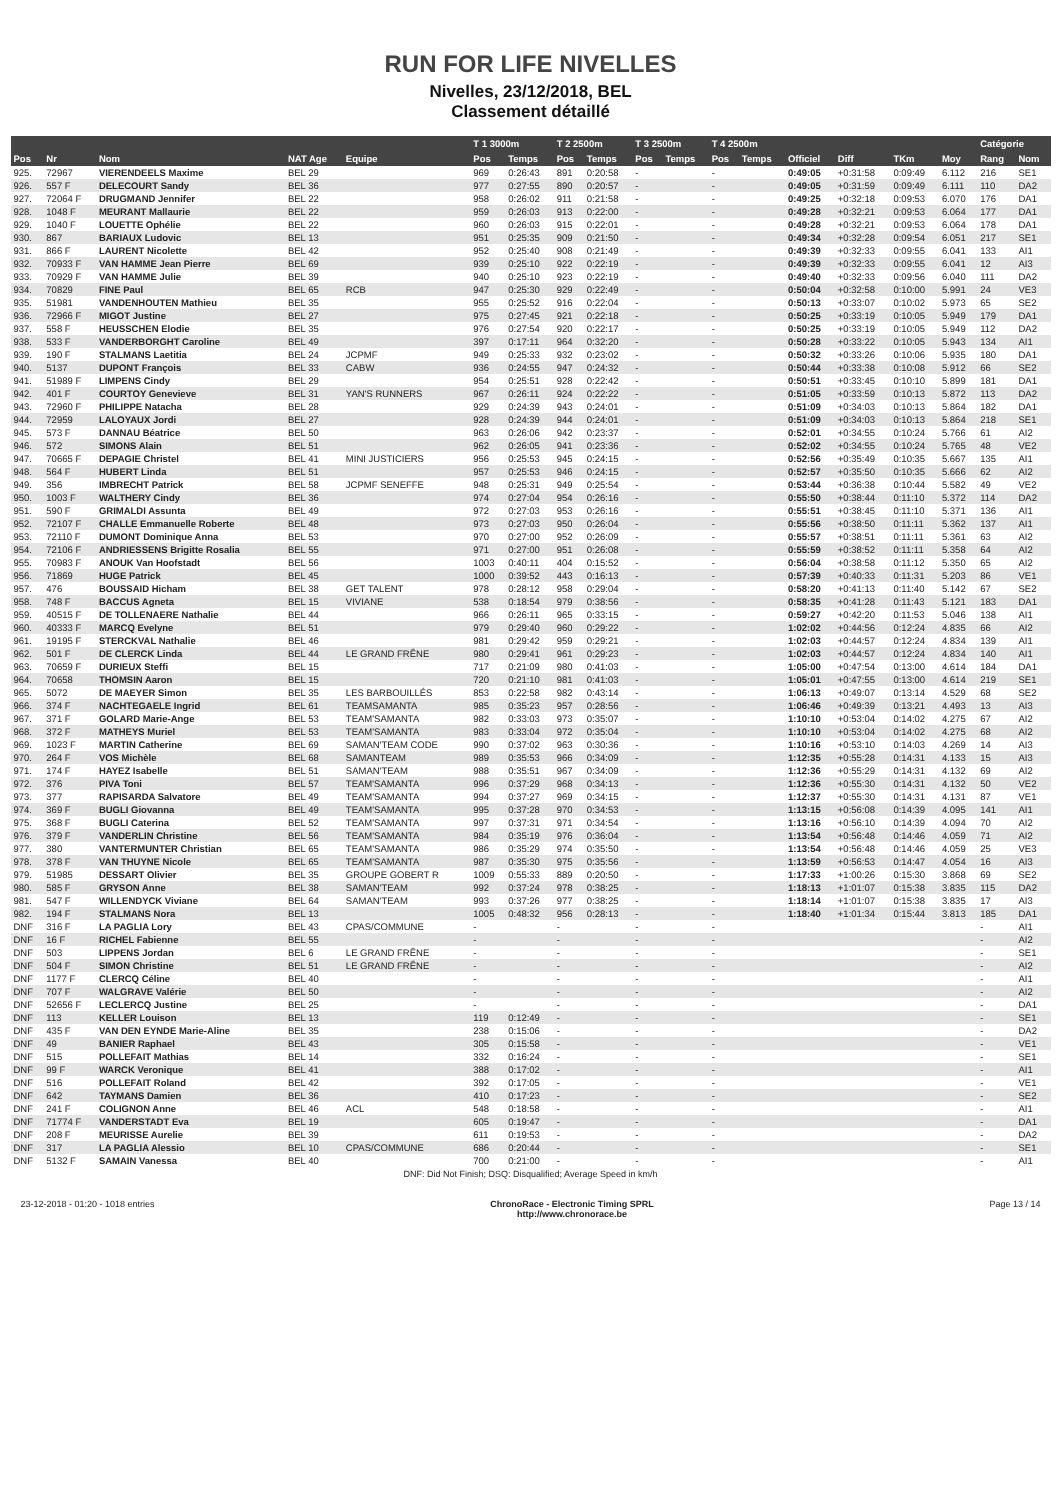RUN FOR LIFE NIVELLES
Nivelles, 23/12/2018, BEL
Classement détaillé
| | | | | | T 1 3000m | | T 2 2500m | | T 3 2500m | | T 4 2500m | | | | | | Catégorie | |
| --- | --- | --- | --- | --- | --- | --- | --- | --- | --- | --- | --- | --- | --- | --- | --- | --- | --- | --- |
| Pos | Nr | Nom | NAT Age | Equipe | Pos | Temps | Pos | Temps | Pos | Temps | Pos | Temps | Officiel | Diff | TKm | Moy | Rang | Nom |
| 925. | 72967 | VIERENDEELS Maxime | BEL 29 | | 969 | 0:26:43 | 891 | 0:20:58 | - | | - | | 0:49:05 | +0:31:58 | 0:09:49 | 6.112 | 216 | SE1 |
| 926. | 557 F | DELECOURT Sandy | BEL 36 | | 977 | 0:27:55 | 890 | 0:20:57 | - | | - | | 0:49:05 | +0:31:59 | 0:09:49 | 6.111 | 110 | DA2 |
| 927. | 72064 F | DRUGMAND Jennifer | BEL 22 | | 958 | 0:26:02 | 911 | 0:21:58 | - | | - | | 0:49:25 | +0:32:18 | 0:09:53 | 6.070 | 176 | DA1 |
| 928. | 1048 F | MEURANT Mallaurie | BEL 22 | | 959 | 0:26:03 | 913 | 0:22:00 | - | | - | | 0:49:28 | +0:32:21 | 0:09:53 | 6.064 | 177 | DA1 |
| 929. | 1040 F | LOUETTE Ophélie | BEL 22 | | 960 | 0:26:03 | 915 | 0:22:01 | - | | - | | 0:49:28 | +0:32:21 | 0:09:53 | 6.064 | 178 | DA1 |
| 930. | 867 | BARIAUX Ludovic | BEL 13 | | 951 | 0:25:35 | 909 | 0:21:50 | - | | - | | 0:49:34 | +0:32:28 | 0:09:54 | 6.051 | 217 | SE1 |
| 931. | 866 F | LAURENT Nicolette | BEL 42 | | 952 | 0:25:40 | 908 | 0:21:49 | - | | - | | 0:49:39 | +0:32:33 | 0:09:55 | 6.041 | 133 | AI1 |
| 932. | 70933 F | VAN HAMME Jean Pierre | BEL 69 | | 939 | 0:25:10 | 922 | 0:22:19 | - | | - | | 0:49:39 | +0:32:33 | 0:09:55 | 6.041 | 12 | AI3 |
| 933. | 70929 F | VAN HAMME Julie | BEL 39 | | 940 | 0:25:10 | 923 | 0:22:19 | - | | - | | 0:49:40 | +0:32:33 | 0:09:56 | 6.040 | 111 | DA2 |
| 934. | 70829 | FINE Paul | BEL 65 | RCB | 947 | 0:25:30 | 929 | 0:22:49 | - | | - | | 0:50:04 | +0:32:58 | 0:10:00 | 5.991 | 24 | VE3 |
| 935. | 51981 | VANDENHOUTEN Mathieu | BEL 35 | | 955 | 0:25:52 | 916 | 0:22:04 | - | | - | | 0:50:13 | +0:33:07 | 0:10:02 | 5.973 | 65 | SE2 |
| 936. | 72966 F | MIGOT Justine | BEL 27 | | 975 | 0:27:45 | 921 | 0:22:18 | - | | - | | 0:50:25 | +0:33:19 | 0:10:05 | 5.949 | 179 | DA1 |
| 937. | 558 F | HEUSSCHEN Elodie | BEL 35 | | 976 | 0:27:54 | 920 | 0:22:17 | - | | - | | 0:50:25 | +0:33:19 | 0:10:05 | 5.949 | 112 | DA2 |
| 938. | 533 F | VANDERBORGHT Caroline | BEL 49 | | 397 | 0:17:11 | 964 | 0:32:20 | - | | - | | 0:50:28 | +0:33:22 | 0:10:05 | 5.943 | 134 | AI1 |
| 939. | 190 F | STALMANS Laetitia | BEL 24 | JCPMF | 949 | 0:25:33 | 932 | 0:23:02 | - | | - | | 0:50:32 | +0:33:26 | 0:10:06 | 5.935 | 180 | DA1 |
| 940. | 5137 | DUPONT François | BEL 33 | CABW | 936 | 0:24:55 | 947 | 0:24:32 | - | | - | | 0:50:44 | +0:33:38 | 0:10:08 | 5.912 | 66 | SE2 |
| 941. | 51989 F | LIMPENS Cindy | BEL 29 | | 954 | 0:25:51 | 928 | 0:22:42 | - | | - | | 0:50:51 | +0:33:45 | 0:10:10 | 5.899 | 181 | DA1 |
| 942. | 401 F | COURTOY Genevieve | BEL 31 | YAN'S RUNNERS | 967 | 0:26:11 | 924 | 0:22:22 | - | | - | | 0:51:05 | +0:33:59 | 0:10:13 | 5.872 | 113 | DA2 |
| 943. | 72960 F | PHILIPPE Natacha | BEL 28 | | 929 | 0:24:39 | 943 | 0:24:01 | - | | - | | 0:51:09 | +0:34:03 | 0:10:13 | 5.864 | 182 | DA1 |
| 944. | 72959 | LALOYAUX Jordi | BEL 27 | | 928 | 0:24:39 | 944 | 0:24:01 | - | | - | | 0:51:09 | +0:34:03 | 0:10:13 | 5.864 | 218 | SE1 |
| 945. | 573 F | DANNAU Béatrice | BEL 50 | | 963 | 0:26:06 | 942 | 0:23:37 | - | | - | | 0:52:01 | +0:34:55 | 0:10:24 | 5.766 | 61 | AI2 |
| 946. | 572 | SIMONS Alain | BEL 51 | | 962 | 0:26:05 | 941 | 0:23:36 | - | | - | | 0:52:02 | +0:34:55 | 0:10:24 | 5.765 | 48 | VE2 |
| 947. | 70665 F | DEPAGIE Christel | BEL 41 | MINI JUSTICIERS | 956 | 0:25:53 | 945 | 0:24:15 | - | | - | | 0:52:56 | +0:35:49 | 0:10:35 | 5.667 | 135 | AI1 |
| 948. | 564 F | HUBERT Linda | BEL 51 | | 957 | 0:25:53 | 946 | 0:24:15 | - | | - | | 0:52:57 | +0:35:50 | 0:10:35 | 5.666 | 62 | AI2 |
| 949. | 356 | IMBRECHT Patrick | BEL 58 | JCPMF SENEFFE | 948 | 0:25:31 | 949 | 0:25:54 | - | | - | | 0:53:44 | +0:36:38 | 0:10:44 | 5.582 | 49 | VE2 |
| 950. | 1003 F | WALTHERY Cindy | BEL 36 | | 974 | 0:27:04 | 954 | 0:26:16 | - | | - | | 0:55:50 | +0:38:44 | 0:11:10 | 5.372 | 114 | DA2 |
| 951. | 590 F | GRIMALDI Assunta | BEL 49 | | 972 | 0:27:03 | 953 | 0:26:16 | - | | - | | 0:55:51 | +0:38:45 | 0:11:10 | 5.371 | 136 | AI1 |
| 952. | 72107 F | CHALLE Emmanuelle Roberte | BEL 48 | | 973 | 0:27:03 | 950 | 0:26:04 | - | | - | | 0:55:56 | +0:38:50 | 0:11:11 | 5.362 | 137 | AI1 |
| 953. | 72110 F | DUMONT Dominique Anna | BEL 53 | | 970 | 0:27:00 | 952 | 0:26:09 | - | | - | | 0:55:57 | +0:38:51 | 0:11:11 | 5.361 | 63 | AI2 |
| 954. | 72106 F | ANDRIESSENS Brigitte Rosalia | BEL 55 | | 971 | 0:27:00 | 951 | 0:26:08 | - | | - | | 0:55:59 | +0:38:52 | 0:11:11 | 5.358 | 64 | AI2 |
| 955. | 70983 F | ANOUK Van Hoofstadt | BEL 56 | | 1003 | 0:40:11 | 404 | 0:15:52 | - | | - | | 0:56:04 | +0:38:58 | 0:11:12 | 5.350 | 65 | AI2 |
| 956. | 71869 | HUGE Patrick | BEL 45 | | 1000 | 0:39:52 | 443 | 0:16:13 | - | | - | | 0:57:39 | +0:40:33 | 0:11:31 | 5.203 | 86 | VE1 |
| 957. | 476 | BOUSSAID Hicham | BEL 38 | GET TALENT | 978 | 0:28:12 | 958 | 0:29:04 | - | | - | | 0:58:20 | +0:41:13 | 0:11:40 | 5.142 | 67 | SE2 |
| 958. | 748 F | BACCUS Agneta | BEL 15 | VIVIANE | 538 | 0:18:54 | 979 | 0:38:56 | - | | - | | 0:58:35 | +0:41:28 | 0:11:43 | 5.121 | 183 | DA1 |
| 959. | 40515 F | DE TOLLENAERE Nathalie | BEL 44 | | 966 | 0:26:11 | 965 | 0:33:15 | - | | - | | 0:59:27 | +0:42:20 | 0:11:53 | 5.046 | 138 | AI1 |
| 960. | 40333 F | MARCQ Evelyne | BEL 51 | | 979 | 0:29:40 | 960 | 0:29:22 | - | | - | | 1:02:02 | +0:44:56 | 0:12:24 | 4.835 | 66 | AI2 |
| 961. | 19195 F | STERCKVAL Nathalie | BEL 46 | | 981 | 0:29:42 | 959 | 0:29:21 | - | | - | | 1:02:03 | +0:44:57 | 0:12:24 | 4.834 | 139 | AI1 |
| 962. | 501 F | DE CLERCK Linda | BEL 44 | LE GRAND FRÊNE | 980 | 0:29:41 | 961 | 0:29:23 | - | | - | | 1:02:03 | +0:44:57 | 0:12:24 | 4.834 | 140 | AI1 |
| 963. | 70659 F | DURIEUX Steffi | BEL 15 | | 717 | 0:21:09 | 980 | 0:41:03 | - | | - | | 1:05:00 | +0:47:54 | 0:13:00 | 4.614 | 184 | DA1 |
| 964. | 70658 | THOMSIN Aaron | BEL 15 | | 720 | 0:21:10 | 981 | 0:41:03 | - | | - | | 1:05:01 | +0:47:55 | 0:13:00 | 4.614 | 219 | SE1 |
| 965. | 5072 | DE MAEYER Simon | BEL 35 | LES BARBOUILLÉS | 853 | 0:22:58 | 982 | 0:43:14 | - | | - | | 1:06:13 | +0:49:07 | 0:13:14 | 4.529 | 68 | SE2 |
| 966. | 374 F | NACHTEGAELE Ingrid | BEL 61 | TEAMSAMANTA | 985 | 0:35:23 | 957 | 0:28:56 | - | | - | | 1:06:46 | +0:49:39 | 0:13:21 | 4.493 | 13 | AI3 |
| 967. | 371 F | GOLARD Marie-Ange | BEL 53 | TEAM'SAMANTA | 982 | 0:33:03 | 973 | 0:35:07 | - | | - | | 1:10:10 | +0:53:04 | 0:14:02 | 4.275 | 67 | AI2 |
| 968. | 372 F | MATHEYS Muriel | BEL 53 | TEAM'SAMANTA | 983 | 0:33:04 | 972 | 0:35:04 | - | | - | | 1:10:10 | +0:53:04 | 0:14:02 | 4.275 | 68 | AI2 |
| 969. | 1023 F | MARTIN Catherine | BEL 69 | SAMAN'TEAM CODE | 990 | 0:37:02 | 963 | 0:30:36 | - | | - | | 1:10:16 | +0:53:10 | 0:14:03 | 4.269 | 14 | AI3 |
| 970. | 264 F | VOS Michèle | BEL 68 | SAMANTEAM | 989 | 0:35:53 | 966 | 0:34:09 | - | | - | | 1:12:35 | +0:55:28 | 0:14:31 | 4.133 | 15 | AI3 |
| 971. | 174 F | HAYEZ Isabelle | BEL 51 | SAMAN'TEAM | 988 | 0:35:51 | 967 | 0:34:09 | - | | - | | 1:12:36 | +0:55:29 | 0:14:31 | 4.132 | 69 | AI2 |
| 972. | 376 | PIVA Toni | BEL 57 | TEAM'SAMANTA | 996 | 0:37:29 | 968 | 0:34:13 | - | | - | | 1:12:36 | +0:55:30 | 0:14:31 | 4.132 | 50 | VE2 |
| 973. | 377 | RAPISARDA Salvatore | BEL 49 | TEAM'SAMANTA | 994 | 0:37:27 | 969 | 0:34:15 | - | | - | | 1:12:37 | +0:55:30 | 0:14:31 | 4.131 | 87 | VE1 |
| 974. | 369 F | BUGLI Giovanna | BEL 49 | TEAM'SAMANTA | 995 | 0:37:28 | 970 | 0:34:53 | - | | - | | 1:13:15 | +0:56:08 | 0:14:39 | 4.095 | 141 | AI1 |
| 975. | 368 F | BUGLI Caterina | BEL 52 | TEAM'SAMANTA | 997 | 0:37:31 | 971 | 0:34:54 | - | | - | | 1:13:16 | +0:56:10 | 0:14:39 | 4.094 | 70 | AI2 |
| 976. | 379 F | VANDERLIN Christine | BEL 56 | TEAM'SAMANTA | 984 | 0:35:19 | 976 | 0:36:04 | - | | - | | 1:13:54 | +0:56:48 | 0:14:46 | 4.059 | 71 | AI2 |
| 977. | 380 | VANTERMUNTER Christian | BEL 65 | TEAM'SAMANTA | 986 | 0:35:29 | 974 | 0:35:50 | - | | - | | 1:13:54 | +0:56:48 | 0:14:46 | 4.059 | 25 | VE3 |
| 978. | 378 F | VAN THUYNE Nicole | BEL 65 | TEAM'SAMANTA | 987 | 0:35:30 | 975 | 0:35:56 | - | | - | | 1:13:59 | +0:56:53 | 0:14:47 | 4.054 | 16 | AI3 |
| 979. | 51985 | DESSART Olivier | BEL 35 | GROUPE GOBERT R | 1009 | 0:55:33 | 889 | 0:20:50 | - | | - | | 1:17:33 | +1:00:26 | 0:15:30 | 3.868 | 69 | SE2 |
| 980. | 585 F | GRYSON Anne | BEL 38 | SAMAN'TEAM | 992 | 0:37:24 | 978 | 0:38:25 | - | | - | | 1:18:13 | +1:01:07 | 0:15:38 | 3.835 | 115 | DA2 |
| 981. | 547 F | WILLENDYCK Viviane | BEL 64 | SAMAN'TEAM | 993 | 0:37:26 | 977 | 0:38:25 | - | | - | | 1:18:14 | +1:01:07 | 0:15:38 | 3.835 | 17 | AI3 |
| 982. | 194 F | STALMANS Nora | BEL 13 | | 1005 | 0:48:32 | 956 | 0:28:13 | - | | - | | 1:18:40 | +1:01:34 | 0:15:44 | 3.813 | 185 | DA1 |
| DNF | 316 F | LA PAGLIA Lory | BEL 43 | CPAS/COMMUNE | - | | - | | - | | - | | | | | | - | AI1 |
| DNF | 16 F | RICHEL Fabienne | BEL 55 | | - | | - | | - | | - | | | | | | - | AI2 |
| DNF | 503 | LIPPENS Jordan | BEL 6 | LE GRAND FRÊNE | - | | - | | - | | - | | | | | | - | SE1 |
| DNF | 504 F | SIMON Christine | BEL 51 | LE GRAND FRÊNE | - | | - | | - | | - | | | | | | - | AI2 |
| DNF | 1177 F | CLERCQ Céline | BEL 40 | | - | | - | | - | | - | | | | | | - | AI1 |
| DNF | 707 F | WALGRAVE Valérie | BEL 50 | | - | | - | | - | | - | | | | | | - | AI2 |
| DNF | 52656 F | LECLERCQ Justine | BEL 25 | | - | | - | | - | | - | | | | | | - | DA1 |
| DNF | 113 | KELLER Louison | BEL 13 | | 119 | 0:12:49 | - | | - | | - | | | | | | - | SE1 |
| DNF | 435 F | VAN DEN EYNDE Marie-Aline | BEL 35 | | 238 | 0:15:06 | - | | - | | - | | | | | | - | DA2 |
| DNF | 49 | BANIER Raphael | BEL 43 | | 305 | 0:15:58 | - | | - | | - | | | | | | - | VE1 |
| DNF | 515 | POLLEFAIT Mathias | BEL 14 | | 332 | 0:16:24 | - | | - | | - | | | | | | - | SE1 |
| DNF | 99 F | WARCK Veronique | BEL 41 | | 388 | 0:17:02 | - | | - | | - | | | | | | - | AI1 |
| DNF | 516 | POLLEFAIT Roland | BEL 42 | | 392 | 0:17:05 | - | | - | | - | | | | | | - | VE1 |
| DNF | 642 | TAYMANS Damien | BEL 36 | | 410 | 0:17:23 | - | | - | | - | | | | | | - | SE2 |
| DNF | 241 F | COLIGNON Anne | BEL 46 | ACL | 548 | 0:18:58 | - | | - | | - | | | | | | - | AI1 |
| DNF | 71774 F | VANDERSTADT Eva | BEL 19 | | 605 | 0:19:47 | - | | - | | - | | | | | | - | DA1 |
| DNF | 208 F | MEURISSE Aurelie | BEL 39 | | 611 | 0:19:53 | - | | - | | - | | | | | | - | DA2 |
| DNF | 317 | LA PAGLIA Alessio | BEL 10 | CPAS/COMMUNE | 686 | 0:20:44 | - | | - | | - | | | | | | - | SE1 |
| DNF | 5132 F | SAMAIN Vanessa | BEL 40 | | 700 | 0:21:00 | - | | - | | - | | | | | | - | AI1 |
DNF: Did Not Finish; DSQ: Disqualified; Average Speed in km/h
23-12-2018 - 01:20 - 1018 entries ChronoRace - Electronic Timing SPRL
http://www.chronorace.be Page 13 / 14